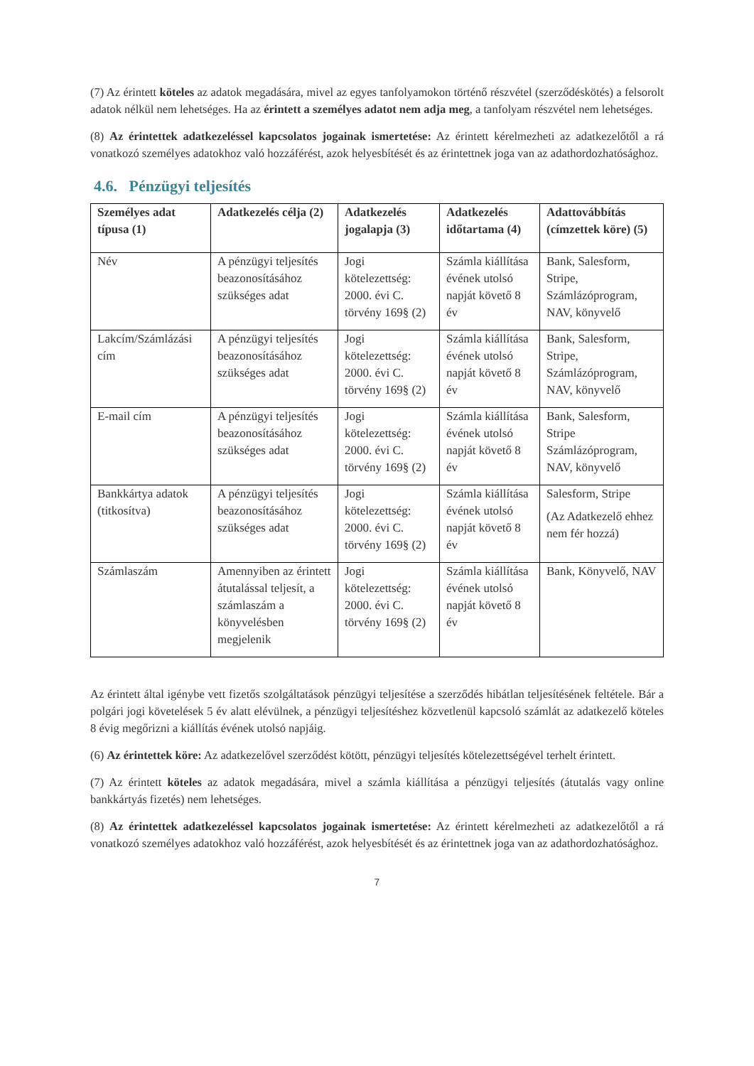(7) Az érintett köteles az adatok megadására, mivel az egyes tanfolyamokon történő részvétel (szerződéskötés) a felsorolt adatok nélkül nem lehetséges. Ha az érintett a személyes adatot nem adja meg, a tanfolyam részvétel nem lehetséges.
(8) Az érintettek adatkezeléssel kapcsolatos jogainak ismertetése: Az érintett kérelmezheti az adatkezelőtől a rá vonatkozó személyes adatokhoz való hozzáférést, azok helyesbítését és az érintettnek joga van az adathordozhatósághoz.
4.6. Pénzügyi teljesítés
| Személyes adat típusa (1) | Adatkezelés célja (2) | Adatkezelés jogalapja (3) | Adatkezelés időtartama (4) | Adattovábbítás (címzettek köre) (5) |
| --- | --- | --- | --- | --- |
| Név | A pénzügyi teljesítés beazonosításához szükséges adat | Jogi kötelezettség: 2000. évi C. törvény 169§ (2) | Számla kiállítása évének utolsó napját követő 8 év | Bank, Salesform, Stripe, Számlázóprogram, NAV, könyvelő |
| Lakcím/Számlázási cím | A pénzügyi teljesítés beazonosításához szükséges adat | Jogi kötelezettség: 2000. évi C. törvény 169§ (2) | Számla kiállítása évének utolsó napját követő 8 év | Bank, Salesform, Stripe, Számlázóprogram, NAV, könyvelő |
| E-mail cím | A pénzügyi teljesítés beazonosításához szükséges adat | Jogi kötelezettség: 2000. évi C. törvény 169§ (2) | Számla kiállítása évének utolsó napját követő 8 év | Bank, Salesform, Stripe Számlázóprogram, NAV, könyvelő |
| Bankkártya adatok (titkosítva) | A pénzügyi teljesítés beazonosításához szükséges adat | Jogi kötelezettség: 2000. évi C. törvény 169§ (2) | Számla kiállítása évének utolsó napját követő 8 év | Salesform, Stripe (Az Adatkezelő ehhez nem fér hozzá) |
| Számlaszám | Amennyiben az érintett átutalással teljesít, a számlaszám a könyvelésben megjelenik | Jogi kötelezettség: 2000. évi C. törvény 169§ (2) | Számla kiállítása évének utolsó napját követő 8 év | Bank, Könyvelő, NAV |
Az érintett által igénybe vett fizetős szolgáltatások pénzügyi teljesítése a szerződés hibátlan teljesítésének feltétele. Bár a polgári jogi követelések 5 év alatt elévülnek, a pénzügyi teljesítéshez közvetlenül kapcsoló számlát az adatkezelő köteles 8 évig megőrizni a kiállítás évének utolsó napjáig.
(6) Az érintettek köre: Az adatkezelővel szerződést kötött, pénzügyi teljesítés kötelezettségével terhelt érintett.
(7) Az érintett köteles az adatok megadására, mivel a számla kiállítása a pénzügyi teljesítés (átutalás vagy online bankkártyás fizetés) nem lehetséges.
(8) Az érintettek adatkezeléssel kapcsolatos jogainak ismertetése: Az érintett kérelmezheti az adatkezelőtől a rá vonatkozó személyes adatokhoz való hozzáférést, azok helyesbítését és az érintettnek joga van az adathordozhatósághoz.
7